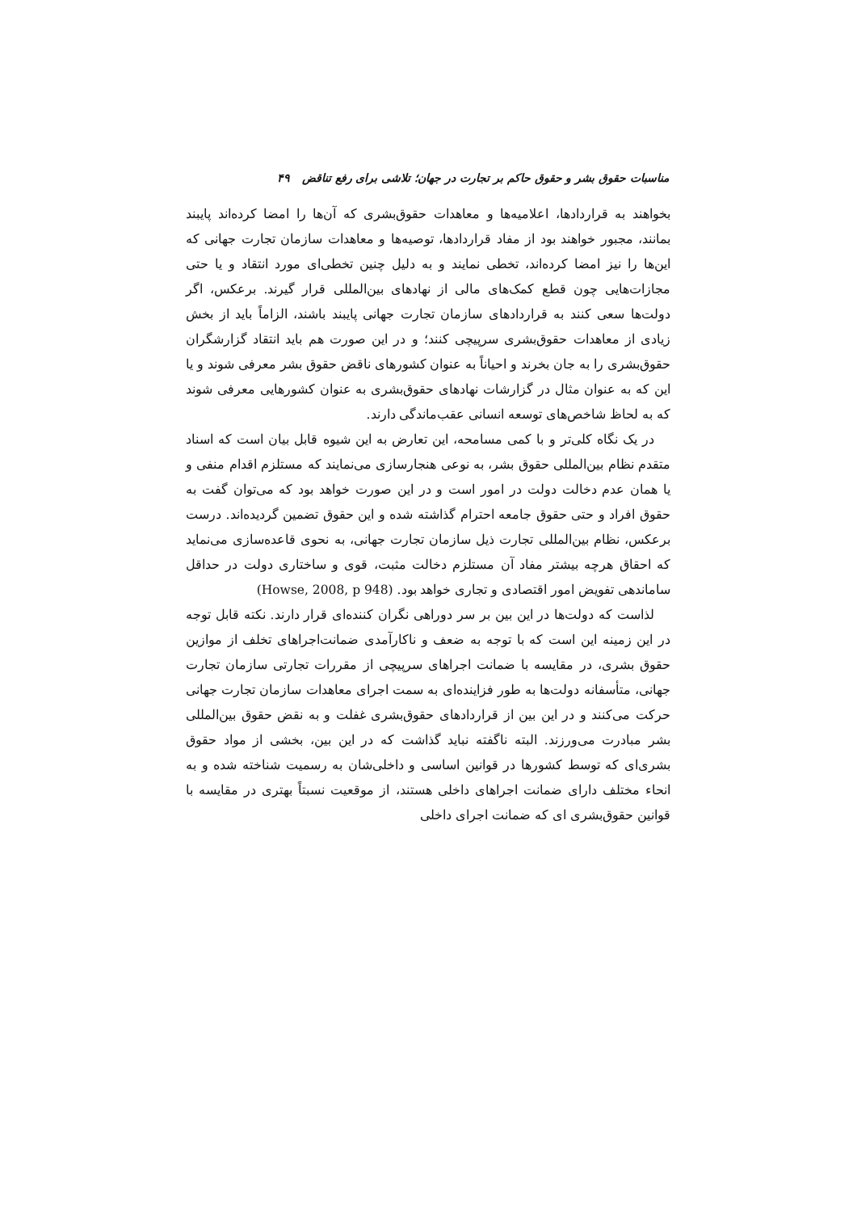مناسبات حقوق بشر و حقوق حاکم بر تجارت در جهان؛ تلاشی برای رفع تناقض ۴۹
بخواهند به قراردادها، اعلامیه‌ها و معاهدات حقوق‌بشری که آن‌ها را امضا کرده‌اند پایبند بمانند، مجبور خواهند بود از مفاد قراردادها، توصیه‌ها و معاهدات سازمان تجارت جهانی که این‌ها را نیز امضا کرده‌اند، تخطی نمایند و به دلیل چنین تخطی‌ای مورد انتقاد و یا حتی مجازات‌هایی چون قطع کمک‌های مالی از نهادهای بین‌المللی قرار گیرند. برعکس، اگر دولت‌ها سعی کنند به قراردادهای سازمان تجارت جهانی پایبند باشند، الزاماً باید از بخش زیادی از معاهدات حقوق‌بشری سرپیچی کنند؛ و در این صورت هم باید انتقاد گزارشگران حقوق‌بشری را به جان بخرند و احیاناً به عنوان کشورهای ناقض حقوق بشر معرفی شوند و یا این که به عنوان مثال در گزارشات نهادهای حقوق‌بشری به عنوان کشورهایی معرفی شوند که به لحاظ شاخص‌های توسعه انسانی عقب‌ماندگی دارند.
در یک نگاه کلی‌تر و با کمی مسامحه، این تعارض به این شیوه قابل بیان است که اسناد متقدم نظام بین‌المللی حقوق بشر، به نوعی هنجارسازی می‌نمایند که مستلزم اقدام منفی و یا همان عدم دخالت دولت در امور است و در این صورت خواهد بود که می‌توان گفت به حقوق افراد و حتی حقوق جامعه احترام گذاشته شده و این حقوق تضمین گردیده‌اند. درست برعکس، نظام بین‌المللی تجارت ذیل سازمان تجارت جهانی، به نحوی قاعده‌سازی می‌نماید که احقاق هرچه بیشتر مفاد آن مستلزم دخالت مثبت، قوی و ساختاری دولت در حداقل ساماندهی تفویض امور اقتصادی و تجاری خواهد بود. (Howse, 2008, p 948)
لذاست که دولت‌ها در این بین بر سر دوراهی نگران کننده‌ای قرار دارند. نکته قابل توجه در این زمینه این است که با توجه به ضعف و ناکارآمدی ضمانت‌اجراهای تخلف از موازین حقوق بشری، در مقایسه با ضمانت اجراهای سرپیچی از مقررات تجارتی سازمان تجارت جهانی، متأسفانه دولت‌ها به طور فزاینده‌ای به سمت اجرای معاهدات سازمان تجارت جهانی حرکت می‌کنند و در این بین از قراردادهای حقوق‌بشری غفلت و به نقض حقوق بین‌المللی بشر مبادرت می‌ورزند. البته ناگفته نباید گذاشت که در این بین، بخشی از مواد حقوق بشری‌ای که توسط کشورها در قوانین اساسی و داخلی‌شان به رسمیت شناخته شده و به انحاء مختلف دارای ضمانت اجراهای داخلی هستند، از موقعیت نسبتاً بهتری در مقایسه با قوانین حقوق‌بشری ای که ضمانت اجرای داخلی